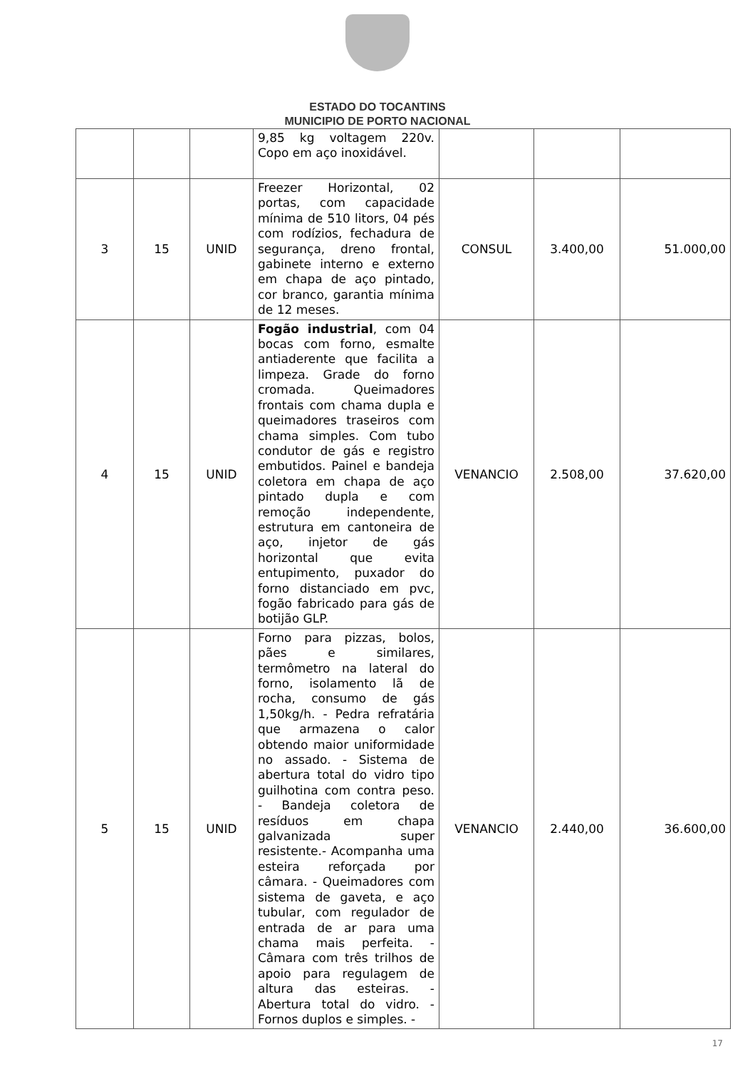ESTADO DO TOCANTINS
MUNICIPIO DE PORTO NACIONAL
| | | | 9,85 kg voltagem 220v. Copo em aço inoxidável. | | | |
| 3 | 15 | UNID | Freezer Horizontal, 02 portas, com capacidade mínima de 510 litors, 04 pés com rodízios, fechadura de segurança, dreno frontal, gabinete interno e externo em chapa de aço pintado, cor branco, garantia mínima de 12 meses. | CONSUL | 3.400,00 | 51.000,00 |
| 4 | 15 | UNID | Fogão industrial , com 04 bocas com forno, esmalte antiaderente que facilita a limpeza. Grade do forno cromada. Queimadores frontais com chama dupla e queimadores traseiros com chama simples. Com tubo condutor de gás e registro embutidos. Painel e bandeja coletora em chapa de aço pintado dupla e com remoção independente, estrutura em cantoneira de aço, injetor de gás horizontal que evita entupimento, puxador do forno distanciado em pvc, fogão fabricado para gás de botijão GLP. | VENANCIO | 2.508,00 | 37.620,00 |
| 5 | 15 | UNID | Forno para pizzas, bolos, pães e similares, termômetro na lateral do forno, isolamento lã de rocha, consumo de gás 1,50kg/h. - Pedra refratária que armazena o calor obtendo maior uniformidade no assado. - Sistema de abertura total do vidro tipo guilhotina com contra peso. - Bandeja coletora de resíduos em chapa galvanizada super resistente.- Acompanha uma esteira reforçada por câmara. - Queimadores com sistema de gaveta, e aço tubular, com regulador de entrada de ar para uma chama mais perfeita. - Câmara com três trilhos de apoio para regulagem de altura das esteiras. - Abertura total do vidro. - Fornos duplos e simples. - | VENANCIO | 2.440,00 | 36.600,00 |
17